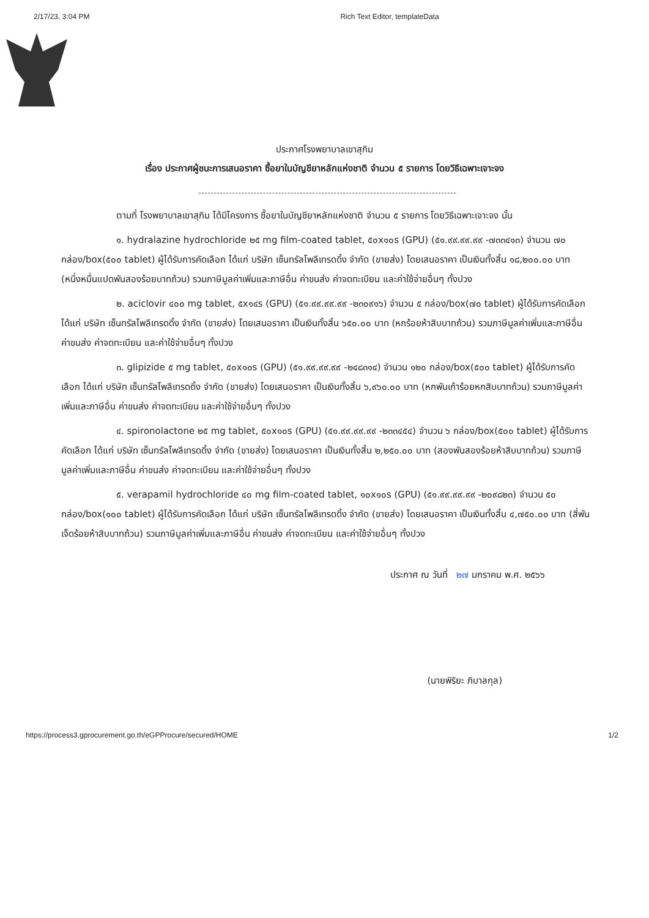2/17/23, 3:04 PM Rich Text Editor, templateData
ประกาศโรงพยาบาลเขาสุกิม
เรื่อง ประกาศผู้ชนะการเสนอราคา ซื้อยาในบัญชียาหลักแห่งชาติ จำนวน ๕ รายการ โดยวิธีเฉพาะเจาะจง
ตามที่ โรงพยาบาลเขาสุกิม ได้มีโครงการ ซื้อยาในบัญชียาหลักแห่งชาติ จำนวน ๕ รายการ โดยวิธีเฉพาะเจาะจง นั้น
๑. hydralazine hydrochloride ๒๕ mg film-coated tablet, ๕๐x๑๐s (GPU) (๕๑.๙๙.๙๙.๙๙ -๗๓๓๔๑๓) จำนวน ๗๐ กล่อง/box(๕๐๐ tablet) ผู้ได้รับการคัดเลือก ได้แก่ บริษัท เซ็นทรัลโพลีเทรดดิ้ง จำกัด (ขายส่ง) โดยเสนอราคา เป็นเงินทั้งสิ้น ๑๘,๒๐๐.๐๐ บาท (หนึ่งหมื่นแปดพันสองร้อยบาทถ้วน) รวมภาษีมูลค่าเพิ่มและภาษีอื่น ค่าขนส่ง ค่าจดทะเบียน และค่าใช้จ่ายอื่นๆ ทั้งปวง
๒. aciclovir ๔๐๐ mg tablet, ๕x๑๔s (GPU) (๕๑.๙๙.๙๙.๙๙ -๒๓๐๙๑๖) จำนวน ๕ กล่อง/box(๗๐ tablet) ผู้ได้รับการคัดเลือก ได้แก่ บริษัท เซ็นทรัลโพลีเทรดดิ้ง จำกัด (ขายส่ง) โดยเสนอราคา เป็นเงินทั้งสิ้น ๖๕๐.๐๐ บาท (หกร้อยห้าสิบบาทถ้วน) รวมภาษีมูลค่าเพิ่มและภาษีอื่น ค่าขนส่ง ค่าจดทะเบียน และค่าใช้จ่ายอื่นๆ ทั้งปวง
๓. glipizide ๕ mg tablet, ๕๐x๑๐s (GPU) (๕๑.๙๙.๙๙.๙๙ -๒๔๘๓๑๔) จำนวน ๑๒๐ กล่อง/box(๕๐๐ tablet) ผู้ได้รับการคัดเลือก ได้แก่ บริษัท เซ็นทรัลโพลีเทรดดิ้ง จำกัด (ขายส่ง) โดยเสนอราคา เป็นเงินทั้งสิ้น ๖,๙๖๐.๐๐ บาท (หกพันเก้าร้อยหกสิบบาทถ้วน) รวมภาษีมูลค่าเพิ่มและภาษีอื่น ค่าขนส่ง ค่าจดทะเบียน และค่าใช้จ่ายอื่นๆ ทั้งปวง
๔. spironolactone ๒๕ mg tablet, ๕๐x๑๐s (GPU) (๕๑.๙๙.๙๙.๙๙ -๒๓๓๔๕๔) จำนวน ๖ กล่อง/box(๕๐๐ tablet) ผู้ได้รับการคัดเลือก ได้แก่ บริษัท เซ็นทรัลโพลีเทรดดิ้ง จำกัด (ขายส่ง) โดยเสนอราคา เป็นเงินทั้งสิ้น ๒,๒๕๐.๐๐ บาท (สองพันสองร้อยห้าสิบบาทถ้วน) รวมภาษีมูลค่าเพิ่มและภาษีอื่น ค่าขนส่ง ค่าจดทะเบียน และค่าใช้จ่ายอื่นๆ ทั้งปวง
๕. verapamil hydrochloride ๔๐ mg film-coated tablet, ๑๐x๑๐s (GPU) (๕๑.๙๙.๙๙.๙๙ -๒๐๙๘๒๓) จำนวน ๕๐ กล่อง/box(๑๐๐ tablet) ผู้ได้รับการคัดเลือก ได้แก่ บริษัท เซ็นทรัลโพลีเทรดดิ้ง จำกัด (ขายส่ง) โดยเสนอราคา เป็นเงินทั้งสิ้น ๔,๗๕๐.๐๐ บาท (สี่พันเจ็ดร้อยห้าสิบบาทถ้วน) รวมภาษีมูลค่าเพิ่มและภาษีอื่น ค่าขนส่ง ค่าจดทะเบียน และค่าใช้จ่ายอื่นๆ ทั้งปวง
ประกาศ ณ วันที่ ๒๗ มกราคม พ.ศ. ๒๕๖๖
(นายพิริยะ ภิบาลกุล)
https://process3.gprocurement.go.th/eGPProcure/secured/HOME 1/2